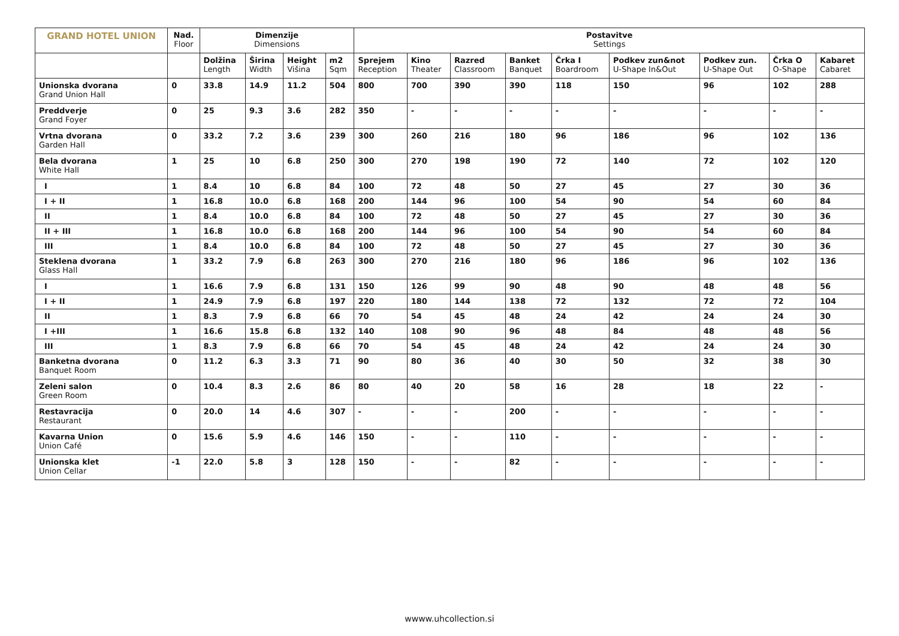| GRAND HOTEL UNION | Nad. Floor | Dimenzije Dimensions | | | | Postavitve Settings | | | | | | | | |
| --- | --- | --- | --- | --- | --- | --- | --- | --- | --- | --- | --- | --- | --- | --- |
| | | Dolžina Length | Širina Width | Height Višina | m2 Sqm | Sprejem Reception | Kino Theater | Razred Classroom | Banket Banquet | Črka I Boardroom | Podkev zun&not U-Shape In&Out | Podkev zun. U-Shape Out | Črka O O-Shape | Kabaret Cabaret |
| Unionska dvorana Grand Union Hall | 0 | 33.8 | 14.9 | 11.2 | 504 | 800 | 700 | 390 | 390 | 118 | 150 | 96 | 102 | 288 |
| Preddverje Grand Foyer | 0 | 25 | 9.3 | 3.6 | 282 | 350 | - | - | - | - | - | - | - | - |
| Vrtna dvorana Garden Hall | 0 | 33.2 | 7.2 | 3.6 | 239 | 300 | 260 | 216 | 180 | 96 | 186 | 96 | 102 | 136 |
| Bela dvorana White Hall | 1 | 25 | 10 | 6.8 | 250 | 300 | 270 | 198 | 190 | 72 | 140 | 72 | 102 | 120 |
| I | 1 | 8.4 | 10 | 6.8 | 84 | 100 | 72 | 48 | 50 | 27 | 45 | 27 | 30 | 36 |
| I + II | 1 | 16.8 | 10.0 | 6.8 | 168 | 200 | 144 | 96 | 100 | 54 | 90 | 54 | 60 | 84 |
| II | 1 | 8.4 | 10.0 | 6.8 | 84 | 100 | 72 | 48 | 50 | 27 | 45 | 27 | 30 | 36 |
| II + III | 1 | 16.8 | 10.0 | 6.8 | 168 | 200 | 144 | 96 | 100 | 54 | 90 | 54 | 60 | 84 |
| III | 1 | 8.4 | 10.0 | 6.8 | 84 | 100 | 72 | 48 | 50 | 27 | 45 | 27 | 30 | 36 |
| Steklena dvorana Glass Hall | 1 | 33.2 | 7.9 | 6.8 | 263 | 300 | 270 | 216 | 180 | 96 | 186 | 96 | 102 | 136 |
| I | 1 | 16.6 | 7.9 | 6.8 | 131 | 150 | 126 | 99 | 90 | 48 | 90 | 48 | 48 | 56 |
| I + II | 1 | 24.9 | 7.9 | 6.8 | 197 | 220 | 180 | 144 | 138 | 72 | 132 | 72 | 72 | 104 |
| II | 1 | 8.3 | 7.9 | 6.8 | 66 | 70 | 54 | 45 | 48 | 24 | 42 | 24 | 24 | 30 |
| I +III | 1 | 16.6 | 15.8 | 6.8 | 132 | 140 | 108 | 90 | 96 | 48 | 84 | 48 | 48 | 56 |
| III | 1 | 8.3 | 7.9 | 6.8 | 66 | 70 | 54 | 45 | 48 | 24 | 42 | 24 | 24 | 30 |
| Banketna dvorana Banquet Room | 0 | 11.2 | 6.3 | 3.3 | 71 | 90 | 80 | 36 | 40 | 30 | 50 | 32 | 38 | 30 |
| Zeleni salon Green Room | 0 | 10.4 | 8.3 | 2.6 | 86 | 80 | 40 | 20 | 58 | 16 | 28 | 18 | 22 | - |
| Restavracija Restaurant | 0 | 20.0 | 14 | 4.6 | 307 | - | - | - | 200 | - | - | - | - | - |
| Kavarna Union Union Café | 0 | 15.6 | 5.9 | 4.6 | 146 | 150 | - | - | 110 | - | - | - | - | - |
| Unionska klet Union Cellar | -1 | 22.0 | 5.8 | 3 | 128 | 150 | - | - | 82 | - | - | - | - | - |
wwww.uhcollection.si